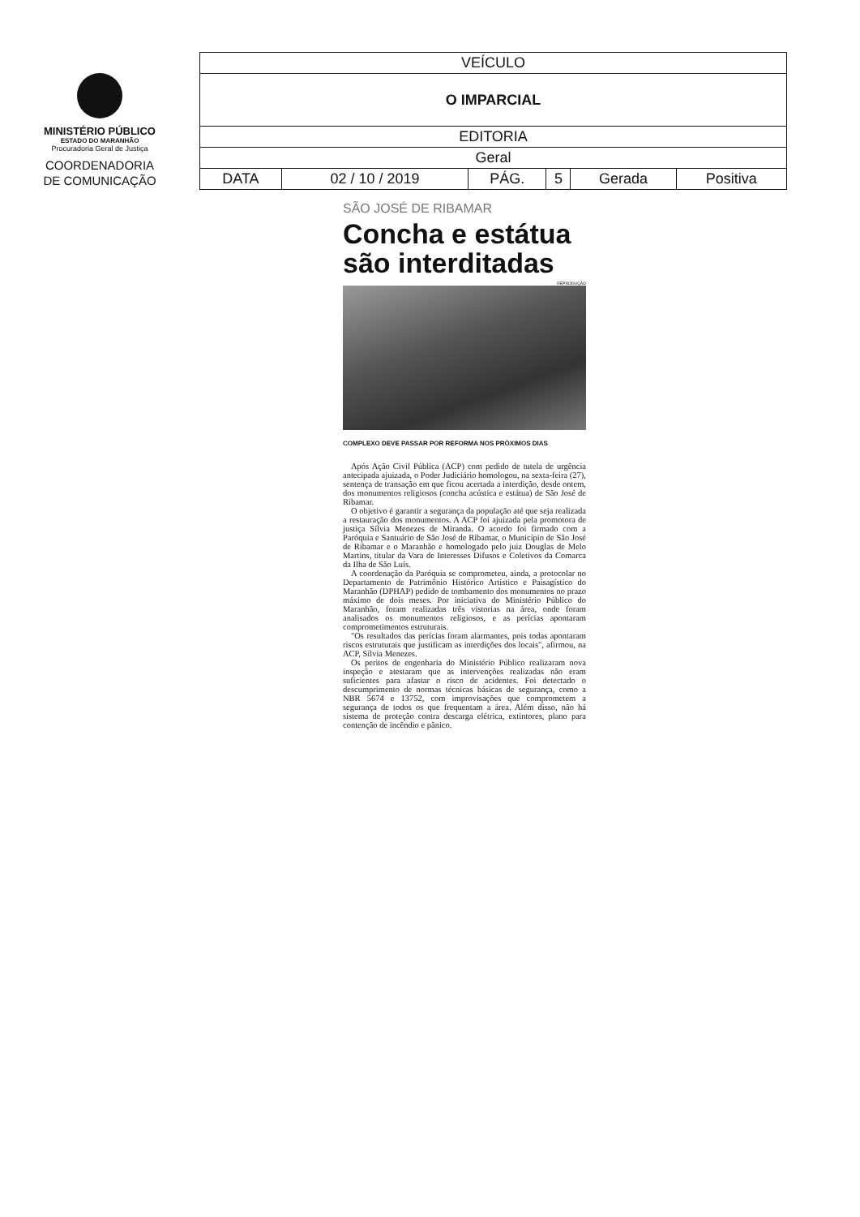MINISTÉRIO PÚBLICO
ESTADO DO MARANHÃO
Procuradoria Geral de Justiça
COORDENADORIA
DE COMUNICAÇÃO
| VEÍCULO | | | | | |
| O IMPARCIAL | | | | | |
| EDITORIA | | | | | |
| Geral | | | | | |
| DATA | 02 / 10 / 2019 | PÁG. | 5 | Gerada | Positiva |
SÃO JOSÉ DE RIBAMAR
Concha e estátua são interditadas
REPRODUÇÃO
COMPLEXO DEVE PASSAR POR REFORMA NOS PRÓXIMOS DIAS
Após Ação Civil Pública (ACP) com pedido de tutela de urgência antecipada ajuizada, o Poder Judiciário homologou, na sexta-feira (27), sentença de transação em que ficou acertada a interdição, desde ontem, dos monumentos religiosos (concha acústica e estátua) de São José de Ribamar.
O objetivo é garantir a segurança da população até que seja realizada a restauração dos monumentos. A ACP foi ajuizada pela promotora de justiça Sílvia Menezes de Miranda. O acordo foi firmado com a Paróquia e Santuário de São José de Ribamar, o Município de São José de Ribamar e o Maranhão e homologado pelo juiz Douglas de Melo Martins, titular da Vara de Interesses Difusos e Coletivos da Comarca da Ilha de São Luís.
A coordenação da Paróquia se comprometeu, ainda, a protocolar no Departamento de Patrimônio Histórico Artístico e Paisagístico do Maranhão (DPHAP) pedido de tombamento dos monumentos no prazo máximo de dois meses. Por iniciativa do Ministério Público do Maranhão, foram realizadas três vistorias na área, onde foram analisados os monumentos religiosos, e as perícias apontaram comprometimentos estruturais.
"Os resultados das perícias foram alarmantes, pois todas apontaram riscos estruturais que justificam as interdições dos locais", afirmou, na ACP, Sílvia Menezes.
Os peritos de engenharia do Ministério Público realizaram nova inspeção e atestaram que as intervenções realizadas não eram suficientes para afastar o risco de acidentes. Foi detectado o descumprimento de normas técnicas básicas de segurança, como a NBR 5674 e 13752, com improvisações que comprometem a segurança de todos os que frequentam a área. Além disso, não há sistema de proteção contra descarga elétrica, extintores, plano para contenção de incêndio e pânico.